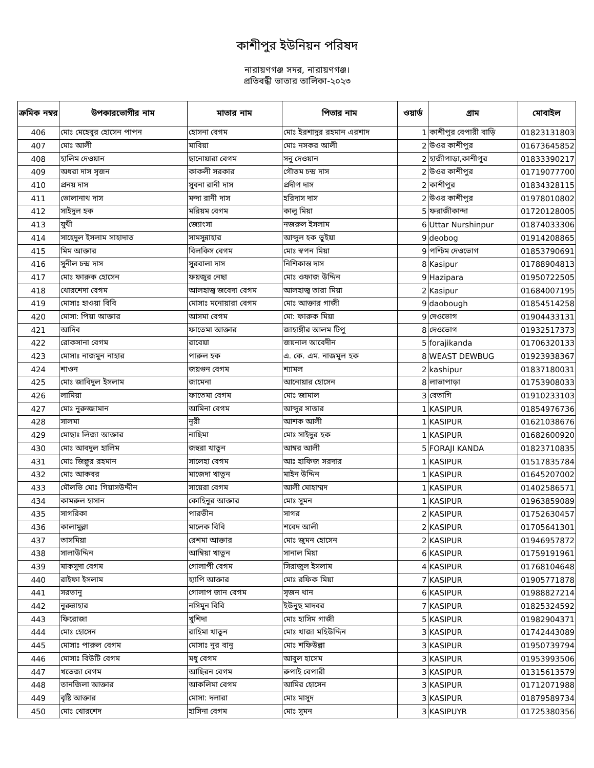কাশীপুর ইউনিয়ন পরিষদ
নারায়ণগঞ্জ সদর, নারায়ণগঞ্জ।
প্রতিবন্ধী ভাতার তালিকা-২০২৩
| ক্রমিক নম্বর | উপকারভোগীর নাম | মাতার নাম | পিতার নাম | ওয়ার্ড | গ্রাম | মোবাইল |
| --- | --- | --- | --- | --- | --- | --- |
| 406 | মোঃ মেহেবুর হোসেন পাপন | হোসনা বেগম | মোঃ ইরশাদুর রহমান এরশাদ | 1 | কাশীপুর বেপারী বাড়ি | 01823131803 |
| 407 | মোঃ আলী | মাবিয়া | মোঃ নসকর আলী | 2 | উওর কাশীপুর | 01673645852 |
| 408 | হালিম দেওয়ান | ছানোয়ারা বেগম | সনু দেওয়ান | 2 | হাজীপাড়া,কাশীপুর | 01833390217 |
| 409 | অধরা দাস সৃজন | কাকলী সরকার | গৌতম চন্দ্র দাস | 2 | উওর কাশীপুর | 01719077700 |
| 410 | প্রনয় দাস | সুবনা রানী দাস | প্রদীপ দাস | 2 | কাশীপুর | 01834328115 |
| 411 | ভোলানাথ দাস | মন্দা রানী দাস | হরিদাস দাস | 2 | উওর কাশীপুর | 01978010802 |
| 412 | সাইদুল হক | মরিয়ম বেগম | কালু মিয়া | 5 | ফরাজীকান্দা | 01720128005 |
| 413 | যুথী | জ্যোংসা | নজরুল ইসলাম | 6 | Uttar Nurshinpur | 01874033306 |
| 414 | সাহেদুল ইসলাম সাহাদাত | সামসুন্নাহার | আব্দুল হক ভুইয়া | 9 | deobog | 01914208865 |
| 415 | মিম আক্তার | বিলকিস বেগম | মোঃ স্বপন মিয়া | 9 | পশ্চিম দেওভোগ | 01853790691 |
| 416 | সুনীল চন্দ্র দাস | সুরবালা দাস | নিশিকান্ত দাস | 8 | Kasipur | 01788904813 |
| 417 | মোঃ ফারুক হোসেন | ফয়জুর নেছা | মোঃ ওফাজ উদ্দিন | 9 | Hazipara | 01950722505 |
| 418 | খোরশেদা বেগম | আলহাজ্ব জবেদা বেগম | আলহাজ্ব তারা মিয়া | 2 | Kasipur | 01684007195 |
| 419 | মোসাঃ হাওয়া বিবি | মোসাঃ মনোয়ারা বেগম | মোঃ আক্তার গাজী | 9 | daobough | 01854514258 |
| 420 | মোসা: পিয়া আক্তার | আসমা বেগম | মো: ফারুক মিয়া | 9 | দেওভোগ | 01904433131 |
| 421 | আদিব | ফাতেমা আক্তার | জাহাঙ্গীর আলম টিপু | 8 | দেওভোগ | 01932517373 |
| 422 | রোকসানা বেগম | রাবেয়া | জয়নাল আবেদীন | 5 | forajikanda | 01706320133 |
| 423 | মোসাঃ নাজমুন নাহার | পারুল হক | এ. কে. এম. নাজমুল হক | 8 | WEAST DEWBUG | 01923938367 |
| 424 | শাওন | জয়গুন বেগম | শ্যামল | 2 | kashipur | 01837180031 |
| 425 | মোঃ জাবিদুল ইসলাম | জামেনা | আনোয়ার হোসেন | 8 | লাভাপাড়া | 01753908033 |
| 426 | লামিয়া | ফাতেমা বেগম | মোঃ জামাল | 3 | বেতাগি | 01910233103 |
| 427 | মোঃ নুরুজ্জামান | আমিনা বেগম | আব্দুর সাত্তার | 1 | KASIPUR | 01854976736 |
| 428 | সালমা | নূরী | আশক আলী | 1 | KASIPUR | 01621038676 |
| 429 | মোছাঃ লিজা আক্তার | নাছিমা | মোঃ সাইদুর হক | 1 | KASIPUR | 01682600920 |
| 430 | মোঃ আবদুল হালিম | জহুরা খাতুন | আম্বর আলী | 5 | FORAJI KANDA | 01823710835 |
| 431 | মোঃ জিল্লুর রহমান | সালেহা বেগম | আঃ হাফিজ সরদার | 1 | KASIPUR | 01517835784 |
| 432 | মোঃ আকবর | মাজেদা খাতুন | মাইন উদ্দিন | 1 | KASIPUR | 01645207002 |
| 433 | মৌলভি মোঃ গিয়াসউদ্দীন | সায়েরা বেগম | আলী মোহাম্মদ | 1 | KASIPUR | 01402586571 |
| 434 | কামরুল হাসান | কোহিনুর আক্তার | মোঃ সুমন | 1 | KASIPUR | 01963859089 |
| 435 | সাগরিকা | পারভীন | সাগর | 2 | KASIPUR | 01752630457 |
| 436 | কালামুল্লা | মালেক বিবি | শবেদ আলী | 2 | KASIPUR | 01705641301 |
| 437 | তাসমিয়া | রেশমা আক্তার | মোঃ জুমন হোসেন | 2 | KASIPUR | 01946957872 |
| 438 | সালাউদ্দিন | আম্বিয়া খাতুন | সানাল মিয়া | 6 | KASIPUR | 01759191961 |
| 439 | মাকসুদা বেগম | গোলাপী বেগম | সিরাজুল ইসলাম | 4 | KASIPUR | 01768104648 |
| 440 | রাইফা ইসলাম | হ্যাপি আক্তার | মোঃ রফিক মিয়া | 7 | KASIPUR | 01905771878 |
| 441 | সরভানু | গোলাপ জান বেগম | সৃজন খান | 6 | KASIPUR | 01988827214 |
| 442 | নুরুন্নাহার | নসিমুন বিবি | ইউনুছ মাদবর | 7 | KASIPUR | 01825324592 |
| 443 | ফিরোজা | খুশিদা | মোঃ হাসিম গাজী | 5 | KASIPUR | 01982904371 |
| 444 | মোঃ হোসেন | রাহিমা খাতুন | মোঃ খাজা মহিউদ্দিন | 3 | KASIPUR | 01742443089 |
| 445 | মোসাঃ পারুল বেগম | মোসাঃ নুর বানু | মোঃ শফিউল্লা | 3 | KASIPUR | 01950739794 |
| 446 | মোসাঃ বিউটি বেগম | মধু বেগম | আবুল হাসেম | 3 | KASIPUR | 01953993506 |
| 447 | খতেজা বেগম | আছিরন বেগম | রুপাই বেপারী | 3 | KASIPUR | 01315613579 |
| 448 | তানজিলা আক্তার | আকলিমা বেগম | আমির হোসেন | 3 | KASIPUR | 01712071988 |
| 449 | বৃষ্টি আক্তার | মোসা: দলারা | মোঃ মাসুদ | 3 | KASIPUR | 01879589734 |
| 450 | মোঃ খোরশেদ | হাসিনা বেগম | মোঃ সুমন | 3 | KASIPUYR | 01725380356 |